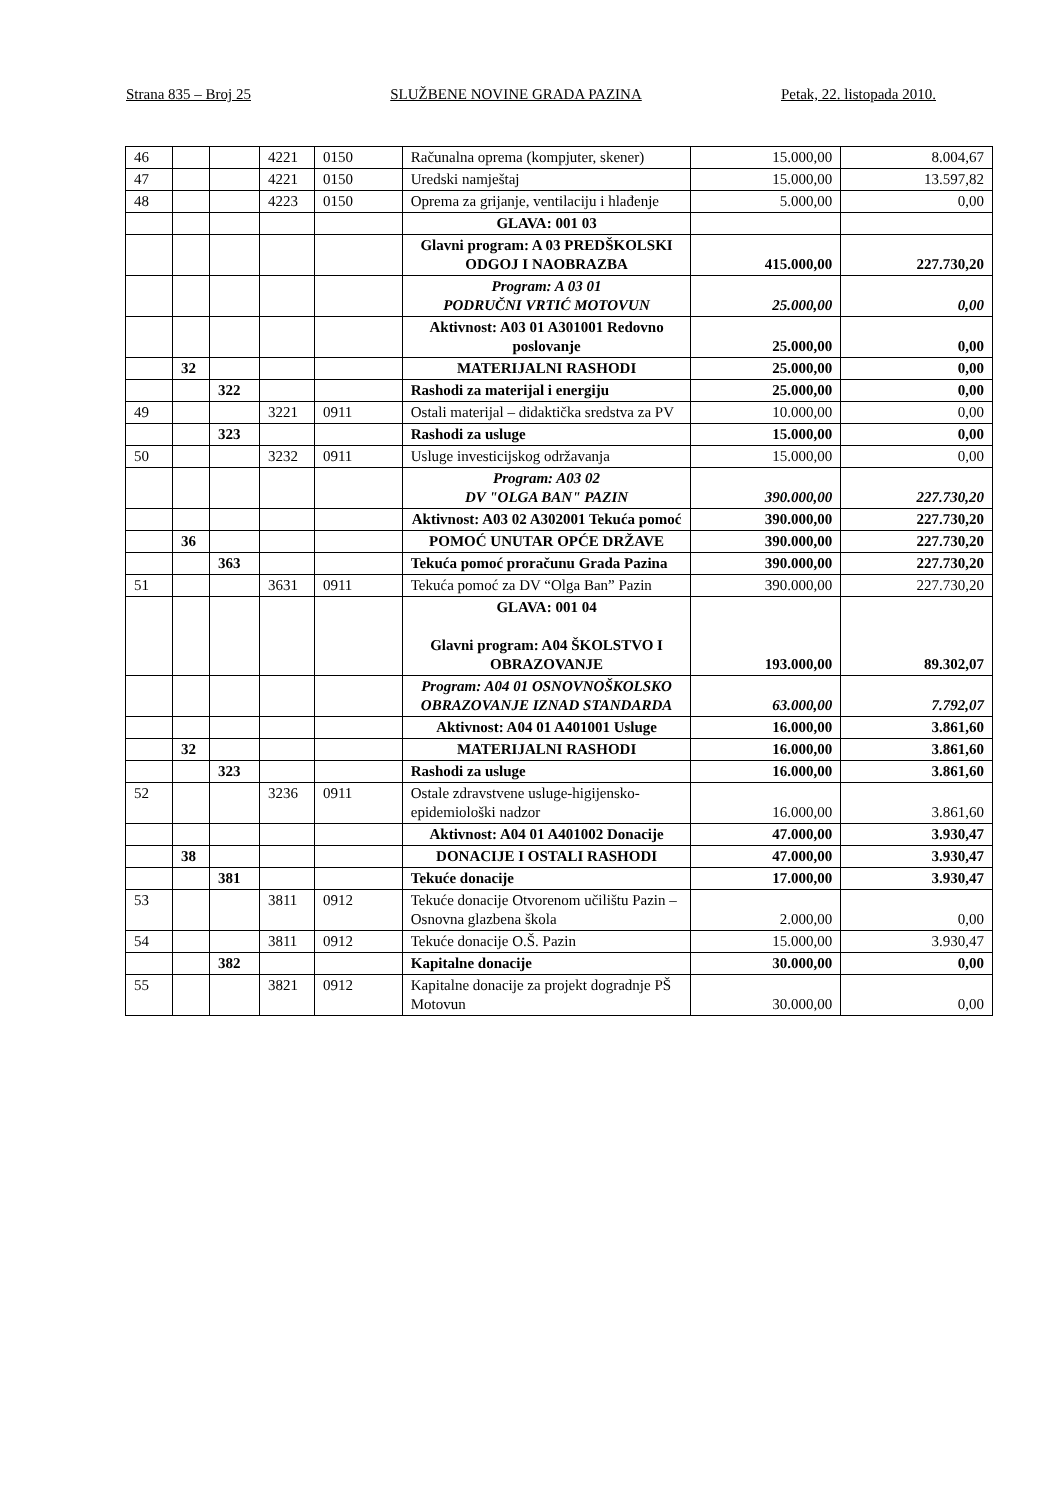Strana 835 – Broj 25 SLUŽBENE NOVINE GRADA PAZINA Petak, 22. listopada 2010.
| 46 | | | 4221 | 0150 | Računalna oprema (kompjuter, skener) | 15.000,00 | 8.004,67 |
| 47 | | | 4221 | 0150 | Uredski namještaj | 15.000,00 | 13.597,82 |
| 48 | | | 4223 | 0150 | Oprema za grijanje, ventilaciju i hlađenje | 5.000,00 | 0,00 |
| | | | | | GLAVA: 001 03 | | |
| | | | | | Glavni program: A 03 PREDŠKOLSKI ODGOJ I NAOBRAZBA | 415.000,00 | 227.730,20 |
| | | | | | Program: A 03 01 PODRUČNI VRTIĆ MOTOVUN | 25.000,00 | 0,00 |
| | | | | | Aktivnost: A03 01 A301001 Redovno poslovanje | 25.000,00 | 0,00 |
| | 32 | | | | MATERIJALNI RASHODI | 25.000,00 | 0,00 |
| | | 322 | | | Rashodi za materijal i energiju | 25.000,00 | 0,00 |
| 49 | | | 3221 | 0911 | Ostali materijal – didaktička sredstva za PV | 10.000,00 | 0,00 |
| | | 323 | | | Rashodi za usluge | 15.000,00 | 0,00 |
| 50 | | | 3232 | 0911 | Usluge investicijskog održavanja | 15.000,00 | 0,00 |
| | | | | | Program: A03 02 DV "OLGA BAN" PAZIN | 390.000,00 | 227.730,20 |
| | | | | | Aktivnost: A03 02 A302001 Tekuća pomoć | 390.000,00 | 227.730,20 |
| | 36 | | | | POMOĆ UNUTAR OPĆE DRŽAVE | 390.000,00 | 227.730,20 |
| | | 363 | | | Tekuća pomoć proračunu Grada Pazina | 390.000,00 | 227.730,20 |
| 51 | | | 3631 | 0911 | Tekuća pomoć za DV “Olga Ban” Pazin | 390.000,00 | 227.730,20 |
| | | | | | GLAVA: 001 04 Glavni program: A04 ŠKOLSTVO I OBRAZOVANJE | 193.000,00 | 89.302,07 |
| | | | | | Program: A04 01 OSNOVNOŠKOLSKO OBRAZOVANJE IZNAD STANDARDA | 63.000,00 | 7.792,07 |
| | | | | | Aktivnost: A04 01 A401001 Usluge | 16.000,00 | 3.861,60 |
| | 32 | | | | MATERIJALNI RASHODI | 16.000,00 | 3.861,60 |
| | | 323 | | | Rashodi za usluge | 16.000,00 | 3.861,60 |
| 52 | | | 3236 | 0911 | Ostale zdravstvene usluge-higijensko-epidemiološki nadzor | 16.000,00 | 3.861,60 |
| | | | | | Aktivnost: A04 01 A401002 Donacije | 47.000,00 | 3.930,47 |
| | 38 | | | | DONACIJE I OSTALI RASHODI | 47.000,00 | 3.930,47 |
| | | 381 | | | Tekuće donacije | 17.000,00 | 3.930,47 |
| 53 | | | 3811 | 0912 | Tekuće donacije Otvorenom učilištu Pazin – Osnovna glazbena škola | 2.000,00 | 0,00 |
| 54 | | | 3811 | 0912 | Tekuće donacije O.Š. Pazin | 15.000,00 | 3.930,47 |
| | | 382 | | | Kapitalne donacije | 30.000,00 | 0,00 |
| 55 | | | 3821 | 0912 | Kapitalne donacije za projekt dogradnje PŠ Motovun | 30.000,00 | 0,00 |